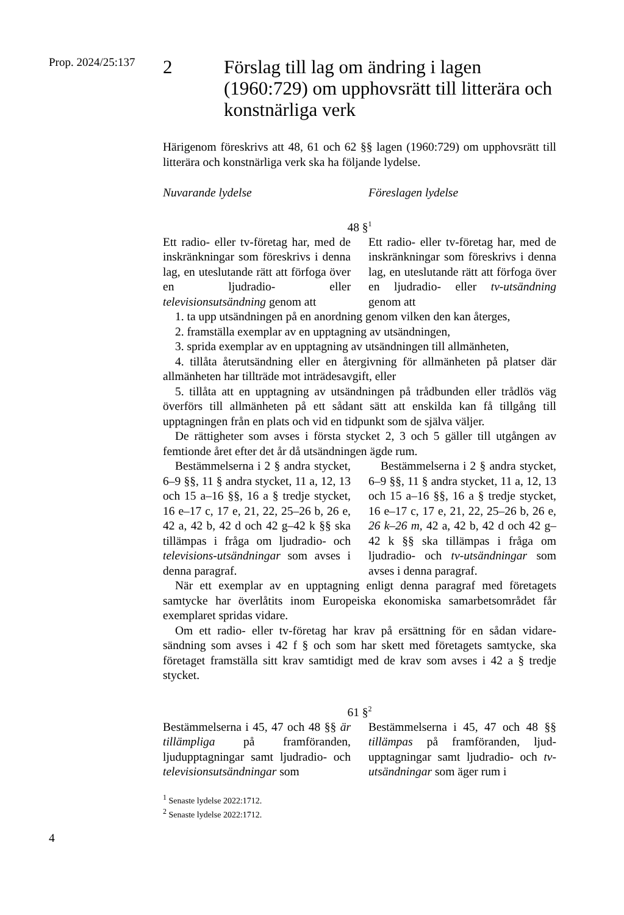Prop. 2024/25:137
2 Förslag till lag om ändring i lagen (1960:729) om upphovsrätt till litterära och konstnärliga verk
Härigenom föreskrivs att 48, 61 och 62 §§ lagen (1960:729) om upphovsrätt till litterära och konstnärliga verk ska ha följande lydelse.
Nuvarande lydelse Föreslagen lydelse
48 §<sup>1</sup>
Ett radio- eller tv-företag har, med de inskränkningar som föreskrivs i denna lag, en uteslutande rätt att förfoga över en ljudradio- eller televisionsutsändning genom att
Ett radio- eller tv-företag har, med de inskränkningar som föreskrivs i denna lag, en uteslutande rätt att förfoga över en ljudradio- eller tv-utsändning genom att
1. ta upp utsändningen på en anordning genom vilken den kan återges,
2. framställa exemplar av en upptagning av utsändningen,
3. sprida exemplar av en upptagning av utsändningen till allmänheten,
4. tillåta återutsändning eller en återgivning för allmänheten på platser där allmänheten har tillträde mot inträdesavgift, eller
5. tillåta att en upptagning av utsändningen på trådbunden eller trådlös väg överförs till allmänheten på ett sådant sätt att enskilda kan få tillgång till upptagningen från en plats och vid en tidpunkt som de själva väljer.
De rättigheter som avses i första stycket 2, 3 och 5 gäller till utgången av femtionde året efter det år då utsändningen ägde rum.
Bestämmelserna i 2 § andra stycket, 6–9 §§, 11 § andra stycket, 11 a, 12, 13 och 15 a–16 §§, 16 a § tredje stycket, 16 e–17 c, 17 e, 21, 22, 25–26 b, 26 e, 42 a, 42 b, 42 d och 42 g–42 k §§ ska tillämpas i fråga om ljudradio- och televisions-utsändningar som avses i denna paragraf.
Bestämmelserna i 2 § andra stycket, 6–9 §§, 11 § andra stycket, 11 a, 12, 13 och 15 a–16 §§, 16 a § tredje stycket, 16 e–17 c, 17 e, 21, 22, 25–26 b, 26 e, 26 k–26 m, 42 a, 42 b, 42 d och 42 g–42 k §§ ska tillämpas i fråga om ljudradio- och tv-utsändningar som avses i denna paragraf.
När ett exemplar av en upptagning enligt denna paragraf med företagets samtycke har överlåtits inom Europeiska ekonomiska samarbetsområdet får exemplaret spridas vidare.
Om ett radio- eller tv-företag har krav på ersättning för en sådan vidare-sändning som avses i 42 f § och som har skett med företagets samtycke, ska företaget framställa sitt krav samtidigt med de krav som avses i 42 a § tredje stycket.
61 §<sup>2</sup>
Bestämmelserna i 45, 47 och 48 §§ är tillämpliga på framföranden, ljudupptagningar samt ljudradio- och televisionsutsändningar som
Bestämmelserna i 45, 47 och 48 §§ tillämpas på framföranden, ljud-upptagningar samt ljudradio- och tv-utsändningar som äger rum i
<sup>1</sup> Senaste lydelse 2022:1712.
<sup>2</sup> Senaste lydelse 2022:1712.
4